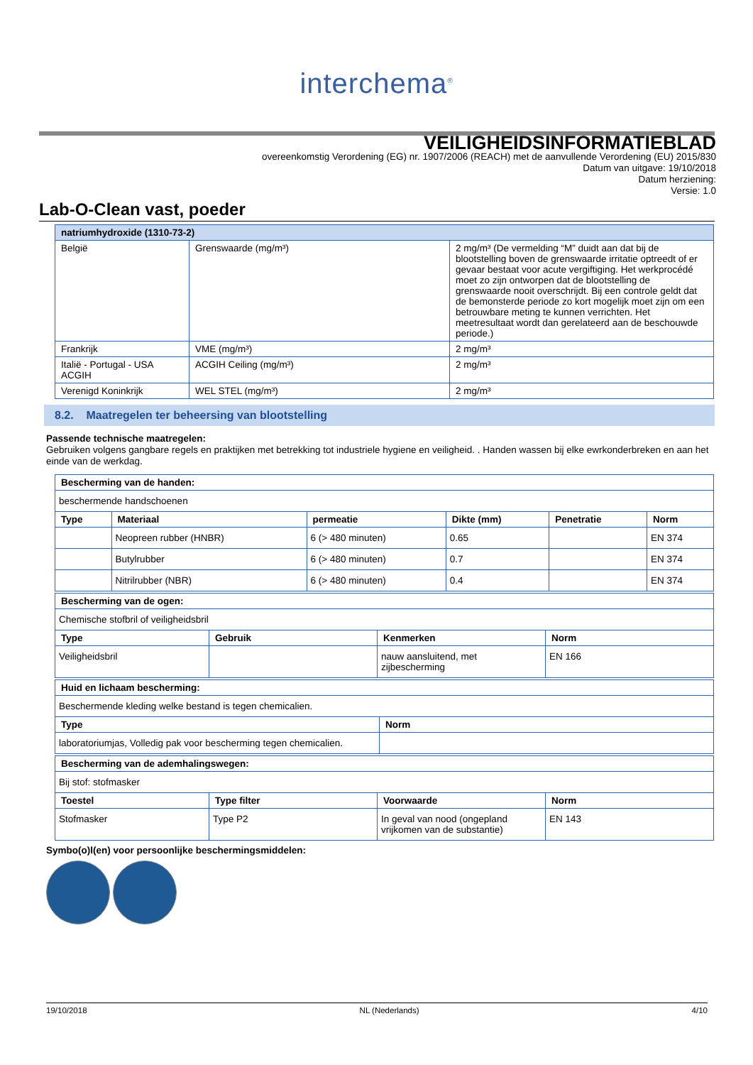interchema<sup>®</sup>
VEILIGHEIDSINFORMATIEBLAD
overeenkomstig Verordening (EG) nr. 1907/2006 (REACH) met de aanvullende Verordening (EU) 2015/830
Datum van uitgave: 19/10/2018
Datum herziening:
Versie: 1.0
Lab-O-Clean vast, poeder
| natriumhydroxide (1310-73-2) | | |
| --- | --- | --- |
| België | Grenswaarde (mg/m³) | 2 mg/m³ (De vermelding “M” duidt aan dat bij de blootstelling boven de grenswaarde irritatie optreedt of er gevaar bestaat voor acute vergiftiging. Het werkprocédé moet zo zijn ontworpen dat de blootstelling de grenswaarde nooit overschrijdt. Bij een controle geldt dat de bemonsterde periode zo kort mogelijk moet zijn om een betrouwbare meting te kunnen verrichten. Het meetresultaat wordt dan gerelateerd aan de beschouwde periode.) |
| Frankrijk | VME (mg/m³) | 2 mg/m³ |
| Italië - Portugal - USA ACGIH | ACGIH Ceiling (mg/m³) | 2 mg/m³ |
| Verenigd Koninkrijk | WEL STEL (mg/m³) | 2 mg/m³ |
8.2. Maatregelen ter beheersing van blootstelling
Passende technische maatregelen:
Gebruiken volgens gangbare regels en praktijken met betrekking tot industriele hygiene en veiligheid. . Handen wassen bij elke ewrkonderbreken en aan het einde van de werkdag.
| Bescherming van de handen: | | | | | |
| --- | --- | --- | --- | --- | --- |
| beschermende handschoenen | | | | | |
| Type | Materiaal | permeatie | Dikte (mm) | Penetratie | Norm |
| | Neopreen rubber (HNBR) | 6 (> 480 minuten) | 0.65 | | EN 374 |
| | Butylrubber | 6 (> 480 minuten) | 0.7 | | EN 374 |
| | Nitrilrubber (NBR) | 6 (> 480 minuten) | 0.4 | | EN 374 |
| Bescherming van de ogen: | | | |
| --- | --- | --- | --- |
| Chemische stofbril of veiligheidsbril | | | |
| Type | Gebruik | Kenmerken | Norm |
| Veiligheidsbril | | nauw aansluitend, met zijbescherming | EN 166 |
| Huid en lichaam bescherming: | |
| --- | --- |
| Beschermende kleding welke bestand is tegen chemicalien. | |
| Type | Norm |
| laboratoriumjas, Volledig pak voor bescherming tegen chemicalien. | |
| Bescherming van de ademhalingswegen: | | | |
| --- | --- | --- | --- |
| Bij stof: stofmasker | | | |
| Toestel | Type filter | Voorwaarde | Norm |
| Stofmasker | Type P2 | In geval van nood (ongepland vrijkomen van de substantie) | EN 143 |
Symbo(o)l(en) voor persoonlijke beschermingsmiddelen:
19/10/2018 NL (Nederlands) 4/10